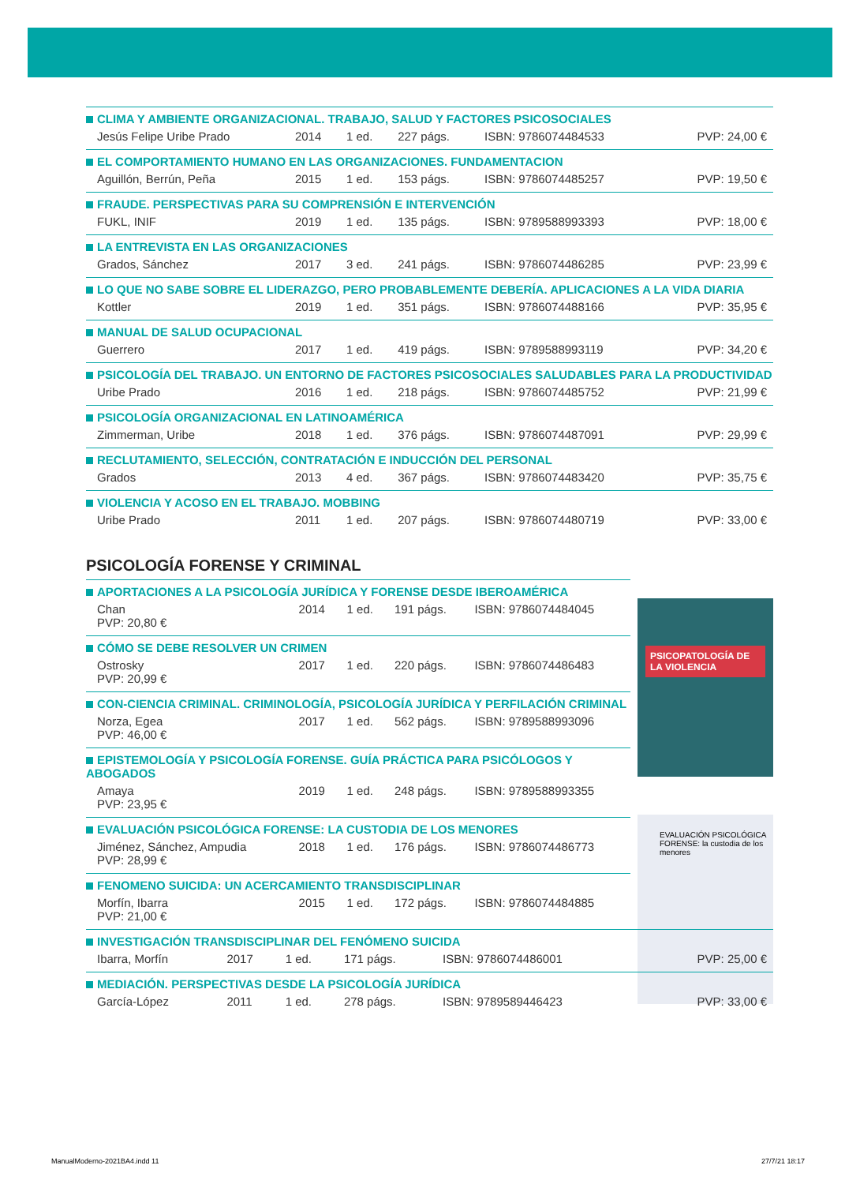PSICOPATOLOGÍA DE LA VIOLENCIA
EVALUACIÓN PSICOLÓGICA FORENSE: la custodia de los menores
| CLIMA Y AMBIENTE ORGANIZACIONAL. TRABAJO, SALUD Y FACTORES PSICOSOCIALES | | | | | |
| Jesús Felipe Uribe Prado | 2014 | 1 ed. | 227 págs. | ISBN: 9786074484533 | PVP: 24,00 € |
| EL COMPORTAMIENTO HUMANO EN LAS ORGANIZACIONES. FUNDAMENTACION | | | | | |
| Aguillón, Berrún, Peña | 2015 | 1 ed. | 153 págs. | ISBN: 9786074485257 | PVP: 19,50 € |
| FRAUDE. PERSPECTIVAS PARA SU COMPRENSIÓN E INTERVENCIÓN | | | | | |
| FUKL, INIF | 2019 | 1 ed. | 135 págs. | ISBN: 9789588993393 | PVP: 18,00 € |
| LA ENTREVISTA EN LAS ORGANIZACIONES | | | | | |
| Grados, Sánchez | 2017 | 3 ed. | 241 págs. | ISBN: 9786074486285 | PVP: 23,99 € |
| LO QUE NO SABE SOBRE EL LIDERAZGO, PERO PROBABLEMENTE DEBERÍA. APLICACIONES A LA VIDA DIARIA | | | | | |
| Kottler | 2019 | 1 ed. | 351 págs. | ISBN: 9786074488166 | PVP: 35,95 € |
| MANUAL DE SALUD OCUPACIONAL | | | | | |
| Guerrero | 2017 | 1 ed. | 419 págs. | ISBN: 9789588993119 | PVP: 34,20 € |
| PSICOLOGÍA DEL TRABAJO. UN ENTORNO DE FACTORES PSICOSOCIALES SALUDABLES PARA LA PRODUCTIVIDAD | | | | | |
| Uribe Prado | 2016 | 1 ed. | 218 págs. | ISBN: 9786074485752 | PVP: 21,99 € |
| PSICOLOGÍA ORGANIZACIONAL EN LATINOAMÉRICA | | | | | |
| Zimmerman, Uribe | 2018 | 1 ed. | 376 págs. | ISBN: 9786074487091 | PVP: 29,99 € |
| RECLUTAMIENTO, SELECCIÓN, CONTRATACIÓN E INDUCCIÓN DEL PERSONAL | | | | | |
| Grados | 2013 | 4 ed. | 367 págs. | ISBN: 9786074483420 | PVP: 35,75 € |
| VIOLENCIA Y ACOSO EN EL TRABAJO. MOBBING | | | | | |
| Uribe Prado | 2011 | 1 ed. | 207 págs. | ISBN: 9786074480719 | PVP: 33,00 € |
PSICOLOGÍA FORENSE Y CRIMINAL
| APORTACIONES A LA PSICOLOGÍA JURÍDICA Y FORENSE DESDE IBEROAMÉRICA | | | | |
| Chan PVP: 20,80 € | 2014 | 1 ed. | 191 págs. | ISBN: 9786074484045 |
| CÓMO SE DEBE RESOLVER UN CRIMEN | | | | |
| Ostrosky PVP: 20,99 € | 2017 | 1 ed. | 220 págs. | ISBN: 9786074486483 |
| CON-CIENCIA CRIMINAL. CRIMINOLOGÍA, PSICOLOGÍA JURÍDICA Y PERFILACIÓN CRIMINAL | | | | |
| Norza, Egea PVP: 46,00 € | 2017 | 1 ed. | 562 págs. | ISBN: 9789588993096 |
| EPISTEMOLOGÍA Y PSICOLOGÍA FORENSE. GUÍA PRÁCTICA PARA PSICÓLOGOS Y ABOGADOS | | | | |
| Amaya PVP: 23,95 € | 2019 | 1 ed. | 248 págs. | ISBN: 9789588993355 |
| EVALUACIÓN PSICOLÓGICA FORENSE: LA CUSTODIA DE LOS MENORES | | | | |
| Jiménez, Sánchez, Ampudia PVP: 28,99 € | 2018 | 1 ed. | 176 págs. | ISBN: 9786074486773 |
| FENOMENO SUICIDA: UN ACERCAMIENTO TRANSDISCIPLINAR | | | | |
| Morfín, Ibarra PVP: 21,00 € | 2015 | 1 ed. | 172 págs. | ISBN: 9786074484885 |
| INVESTIGACIÓN TRANSDISCIPLINAR DEL FENÓMENO SUICIDA | | | | | |
| Ibarra, Morfín | 2017 | 1 ed. | 171 págs. | ISBN: 9786074486001 | PVP: 25,00 € |
| MEDIACIÓN. PERSPECTIVAS DESDE LA PSICOLOGÍA JURÍDICA | | | | | |
| García-López | 2011 | 1 ed. | 278 págs. | ISBN: 9789589446423 | PVP: 33,00 € |
ManualModerno-2021BA4.indd 11 27/7/21 18:17